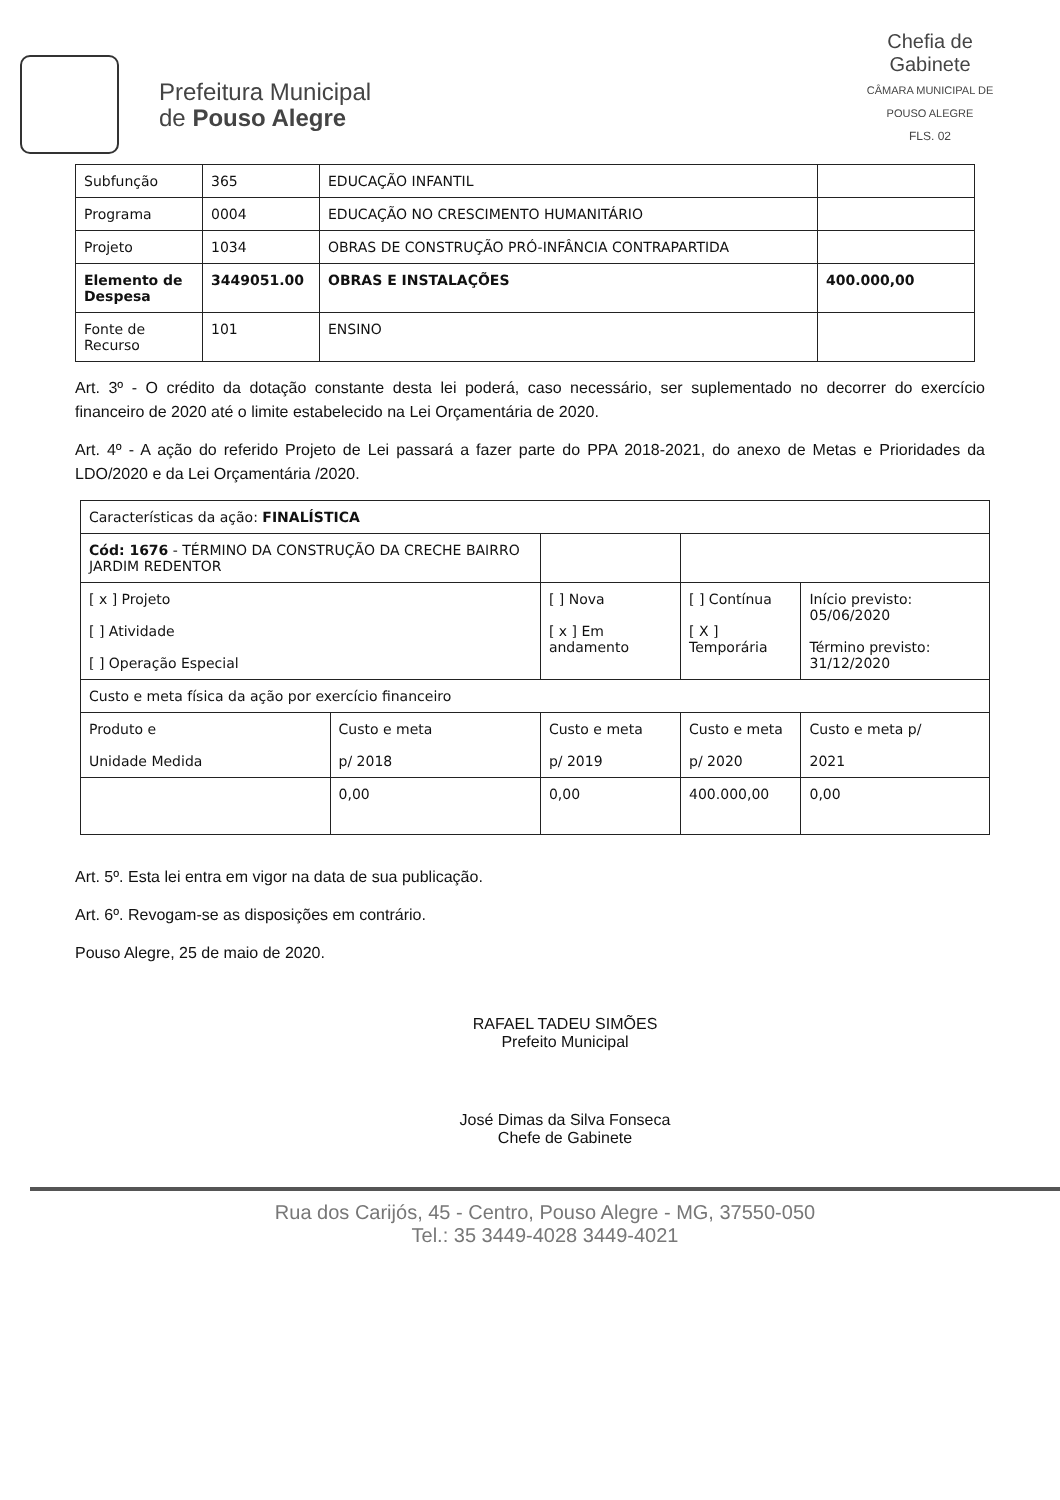Chefia de Gabinete
CÂMARA MUNICIPAL DE POUSO ALEGRE
FLS. 02
Prefeitura Municipal
de Pouso Alegre
| Subfunção | 365 | EDUCAÇÃO INFANTIL | |
| Programa | 0004 | EDUCAÇÃO NO CRESCIMENTO HUMANITÁRIO | |
| Projeto | 1034 | OBRAS DE CONSTRUÇÃO PRÓ-INFÂNCIA CONTRAPARTIDA | |
| Elemento de Despesa | 3449051.00 | OBRAS E INSTALAÇÕES | 400.000,00 |
| Fonte de Recurso | 101 | ENSINO | |
Art. 3º - O crédito da dotação constante desta lei poderá, caso necessário, ser suplementado no decorrer do exercício financeiro de 2020 até o limite estabelecido na Lei Orçamentária de 2020.
Art. 4º - A ação do referido Projeto de Lei passará a fazer parte do PPA 2018-2021, do anexo de Metas e Prioridades da LDO/2020 e da Lei Orçamentária /2020.
| Características da ação: FINALÍSTICA | | | | |
| Cód: 1676 - TÉRMINO DA CONSTRUÇÃO DA CRECHE BAIRRO JARDIM REDENTOR | | | | |
| [ x ] Projeto [ ] Atividade [ ] Operação Especial | | [ ] Nova [ x ] Em andamento | [ ] Contínua [ X ] Temporária | Início previsto: 05/06/2020 Término previsto: 31/12/2020 |
| Custo e meta física da ação por exercício financeiro | | | | |
| Produto e Unidade Medida | Custo e meta p/ 2018 | Custo e meta p/ 2019 | Custo e meta p/ 2020 | Custo e meta p/ 2021 |
| | 0,00 | 0,00 | 400.000,00 | 0,00 |
Art. 5º. Esta lei entra em vigor na data de sua publicação.
Art. 6º. Revogam-se as disposições em contrário.
Pouso Alegre, 25 de maio de 2020.
RAFAEL TADEU SIMÕES
Prefeito Municipal
José Dimas da Silva Fonseca
Chefe de Gabinete
Rua dos Carijós, 45 - Centro, Pouso Alegre - MG, 37550-050
Tel.: 35 3449-4028 3449-4021